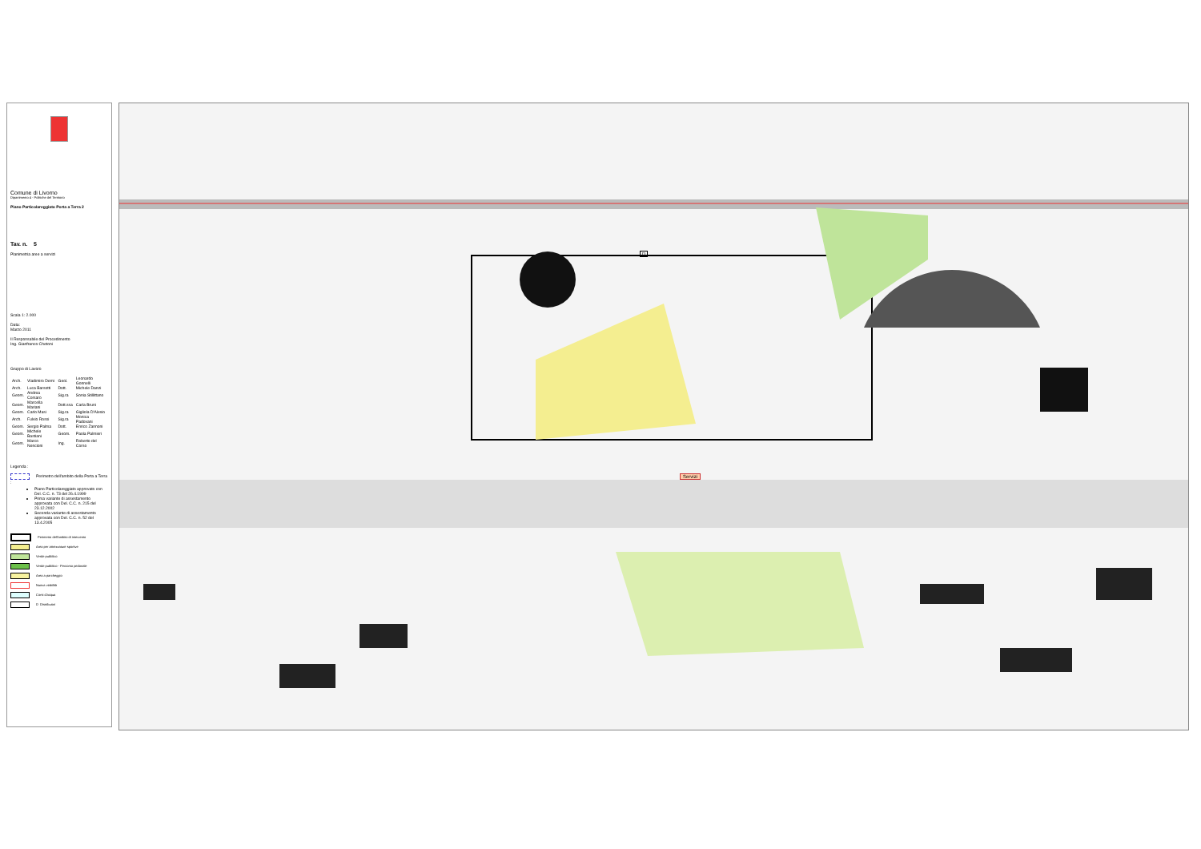Comune di Livorno
Dipartimento 4 - Politiche del Territorio
Piano Particolareggiato Porta a Terra 2
Tav. n. 5
Planimetria aree a servizi
Scala 1: 2.000
Data:
Marzo 2011
Il Responsabile del Procedimento
Ing. Gianfranco Chetoni
Gruppo di Lavoro
| Arch. | Vladimiro Demi | Geol. | Leonardo Gonnelli |
| Arch. | Luca Barsotti | Dott. | Michele Danzi |
| Geom. | Andrea Corsaro | Sig.ra | Sonia Stillittano |
| Geom. | Marcella Mariani | Dott.ssa | Carla Bruni |
| Geom. | Carlo Masi | Sig.ra | Gigliola D'Alesio |
| Arch. | Fulvio Rossi | Sig.ra | Monica Padovani |
| Geom. | Sergio Palma | Dott. | Enrico Zannoni |
| Geom. | Michele Bastiani | Geom. | Paola Palmieri |
| Geom. | Marco Nencioni | Ing. | Roberto del Corso |
Legenda :
Perimetro dell'ambito della Porta a Terra :
Piano Particolareggiato approvato con Del. C.C. n. 73 del 26.4.1999
Prima variante di assestamento approvata con Del. C.C. n. 215 del 23.12.2002
Seconda variante di assestamento approvata con Del. C.C. n. 52 del 13.4.2005
Perimetro dell'ambito di intervento
Area per attrezzature sportive
Verde pubblico
Verde pubblico - Percorso pedonale
Area a parcheggio
Nuova viabilità
Corsi d'acqua
D Distributori
Servizi
D